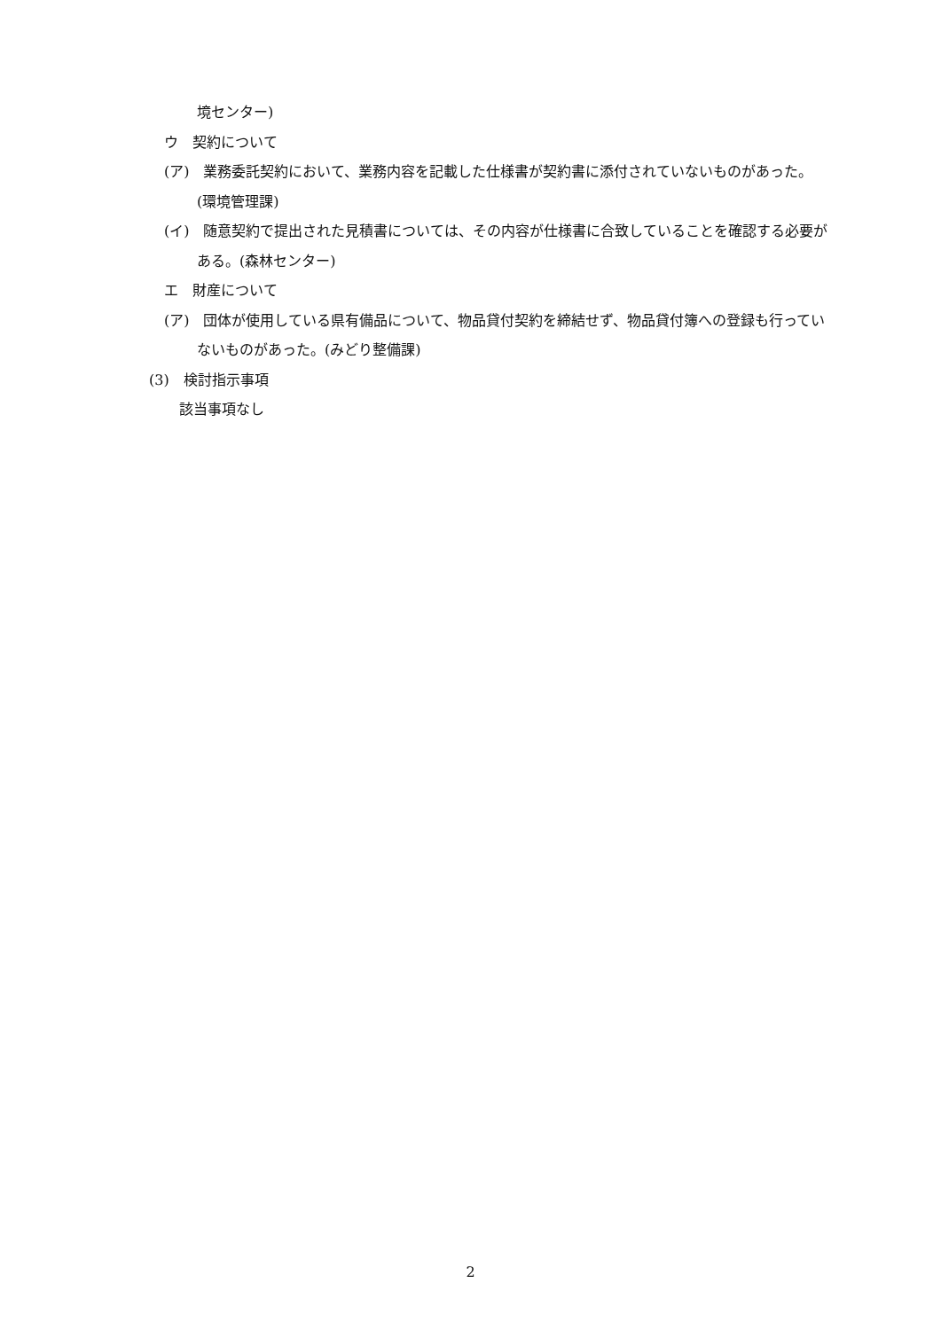境センター)
ウ　契約について
(ア)　業務委託契約において、業務内容を記載した仕様書が契約書に添付されていないものがあった。(環境管理課)
(イ)　随意契約で提出された見積書については、その内容が仕様書に合致していることを確認する必要がある。(森林センター)
エ　財産について
(ア)　団体が使用している県有備品について、物品貸付契約を締結せず、物品貸付簿への登録も行っていないものがあった。(みどり整備課)
(3)　検討指示事項
該当事項なし
2